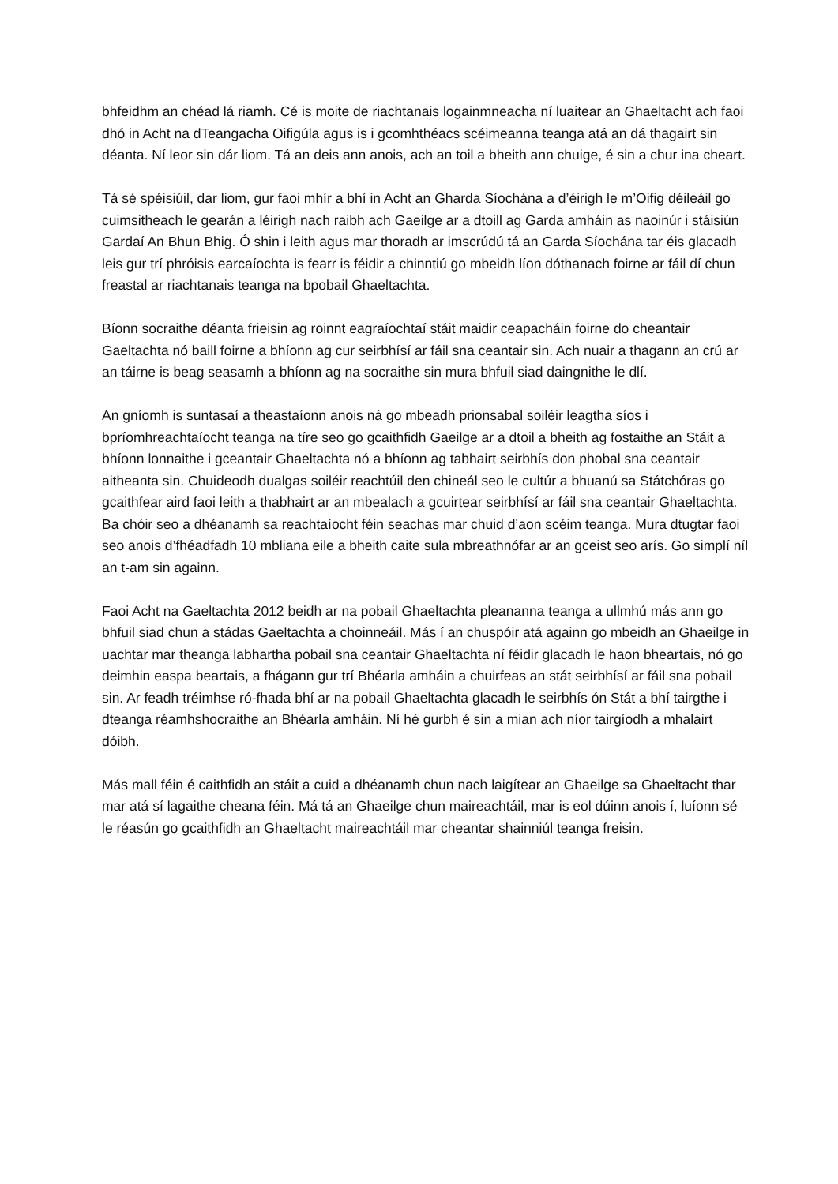bhfeidhm an chéad lá riamh. Cé is moite de riachtanais logainmneacha ní luaitear an Ghaeltacht ach faoi dhó in Acht na dTeangacha Oifigúla agus is i gcomhthéacs scéimeanna teanga atá an dá thagairt sin déanta. Ní leor sin dár liom. Tá an deis ann anois, ach an toil a bheith ann chuige, é sin a chur ina cheart.
Tá sé spéisiúil, dar liom, gur faoi mhír a bhí in Acht an Gharda Síochána a d’éirigh le m’Oifig déileáil go cuimsitheach le gearán a léirigh nach raibh ach Gaeilge ar a dtoill ag Garda amháin as naoinúr i stáisiún Gardaí An Bhun Bhig. Ó shin i leith agus mar thoradh ar imscrúdú tá an Garda Síochána tar éis glacadh leis gur trí phróisis earcaíochta is fearr is féidir a chinntiú go mbeidh líon dóthanach foirne ar fáil dí chun freastal ar riachtanais teanga na bpobail Ghaeltachta.
Bíonn socraithe déanta frieisin ag roinnt eagraíochtaí stáit maidir ceapacháin foirne do cheantair Gaeltachta nó baill foirne a bhíonn ag cur seirbhísí ar fáil sna ceantair sin. Ach nuair a thagann an crú ar an táirne is beag seasamh a bhíonn ag na socraithe sin mura bhfuil siad daingnithe le dlí.
An gníomh is suntasaí a theastaíonn anois ná go mbeadh prionsabal soiléir leagtha síos i bpríomhreachtaíocht teanga na tíre seo go gcaithfidh Gaeilge ar a dtoil a bheith ag fostaithe an Stáit a bhíonn lonnaithe i gceantair Ghaeltachta nó a bhíonn ag tabhairt seirbhís don phobal sna ceantair aitheanta sin. Chuideodh dualgas soiléir reachtúil den chineál seo le cultúr a bhuanú sa Státchóras go gcaithfear aird faoi leith a thabhairt ar an mbealach a gcuirtear seirbhísí ar fáil sna ceantair Ghaeltachta. Ba chóir seo a dhéanamh sa reachtaíocht féin seachas mar chuid d’aon scéim teanga. Mura dtugtar faoi seo anois d’fhéadfadh 10 mbliana eile a bheith caite sula mbreathnófar ar an gceist seo arís. Go simplí níl an t-am sin againn.
Faoi Acht na Gaeltachta 2012 beidh ar na pobail Ghaeltachta pleananna teanga a ullmhú más ann go bhfuil siad chun a stádas Gaeltachta a choinneáil. Más í an chuspóir atá againn go mbeidh an Ghaeilge in uachtar mar theanga labhartha pobail sna ceantair Ghaeltachta ní féidir glacadh le haon bheartais, nó go deimhin easpa beartais, a fhágann gur trí Bhéarla amháin a chuirfeas an stát seirbhísí ar fáil sna pobail sin. Ar feadh tréimhse ró-fhada bhí ar na pobail Ghaeltachta glacadh le seirbhís ón Stát a bhí tairgthe i dteanga réamhshocraithe an Bhéarla amháin. Ní hé gurbh é sin a mian ach níor tairgíodh a mhalairt dóibh.
Más mall féin é caithfidh an stáit a cuid a dhéanamh chun nach laigítear an Ghaeilge sa Ghaeltacht thar mar atá sí lagaithe cheana féin. Má tá an Ghaeilge chun maireachtáil, mar is eol dúinn anois í, luíonn sé le réasún go gcaithfidh an Ghaeltacht maireachtáil mar cheantar shainniúl teanga freisin.